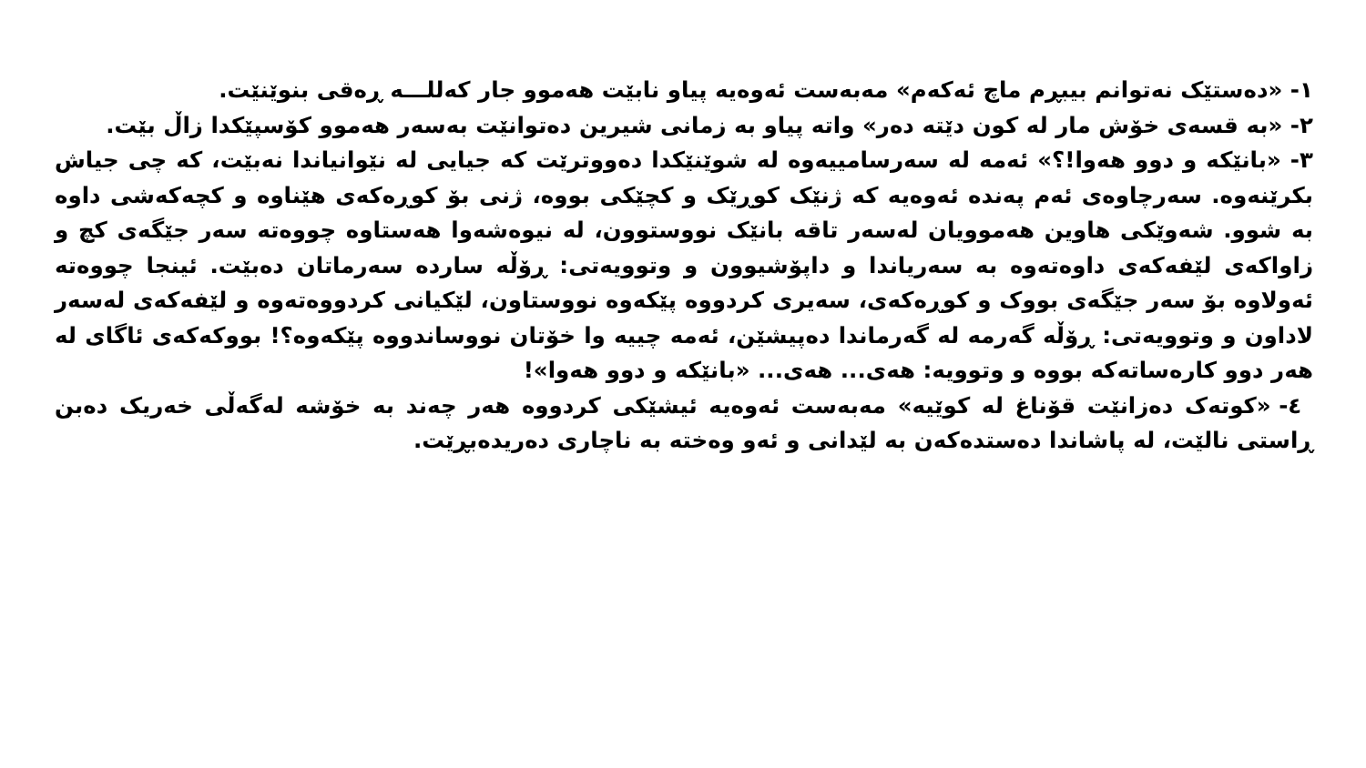١- «دەستێک نەتوانم بیبڕم ماچ ئەکەم» مەبەست ئەوەیە پیاو نابێت هەموو جار کەللـــە ڕەقی بنوێنێت.
٢- «بە قسەی خۆش مار لە کون دێتە دەر» واتە پیاو بە زمانی شیرین دەتوانێت بەسەر هەموو کۆسپێکدا زاڵ بێت.
٣- «بانێکە و دوو هەوا!؟» ئەمە لە سەرسامییەوە لە شوێنێکدا دەووترێت کە جیایی لە نێوانیاندا نەبێت، کە چی جیاش بکرێنەوە. سەرچاوەی ئەم پەندە ئەوەیە کە ژنێک کوڕێک و کچێکی بووە، ژنی بۆ کوڕەکەی هێناوە و کچەکەشی داوە بە شوو. شەوێکی هاوین هەموویان لەسەر تاقە بانێک نووستوون، لە نیوەشەوا هەستاوە چووەتە سەر جێگەی کچ و زاواکەی لێفەکەی داوەتەوە بە سەریاندا و داپۆشیوون و وتوویەتی: ڕۆڵە سارده سەرماتان دەبێت. ئینجا چووەتە ئەولاوە بۆ سەر جێگەی بووک و کوڕەکەی، سەیری کردووە پێکەوە نووستاون، لێکیانی کردووەتەوە و لێفەکەی لەسەر لاداون و وتوویەتی: ڕۆڵە گەرمە لە گەرماندا دەپیشێن، ئەمە چییە وا خۆتان نووساندووە پێکەوە؟! بووکەکەی ئاگای لە هەر دوو کارەساتەکە بووە و وتوویە: هەی... هەی... «بانێکە و دوو هەوا»!
٤- «کوتەک دەزانێت قۆناغ لە کوێیە» مەبەست ئەوەیە ئیشێکی کردووە هەر چەند بە خۆشە لەگەڵی خەریک دەبن ڕاستی نالێت، لە پاشاندا دەستدەکەن بە لێدانی و ئەو وەختە بە ناچاری دەریدەبڕێت.